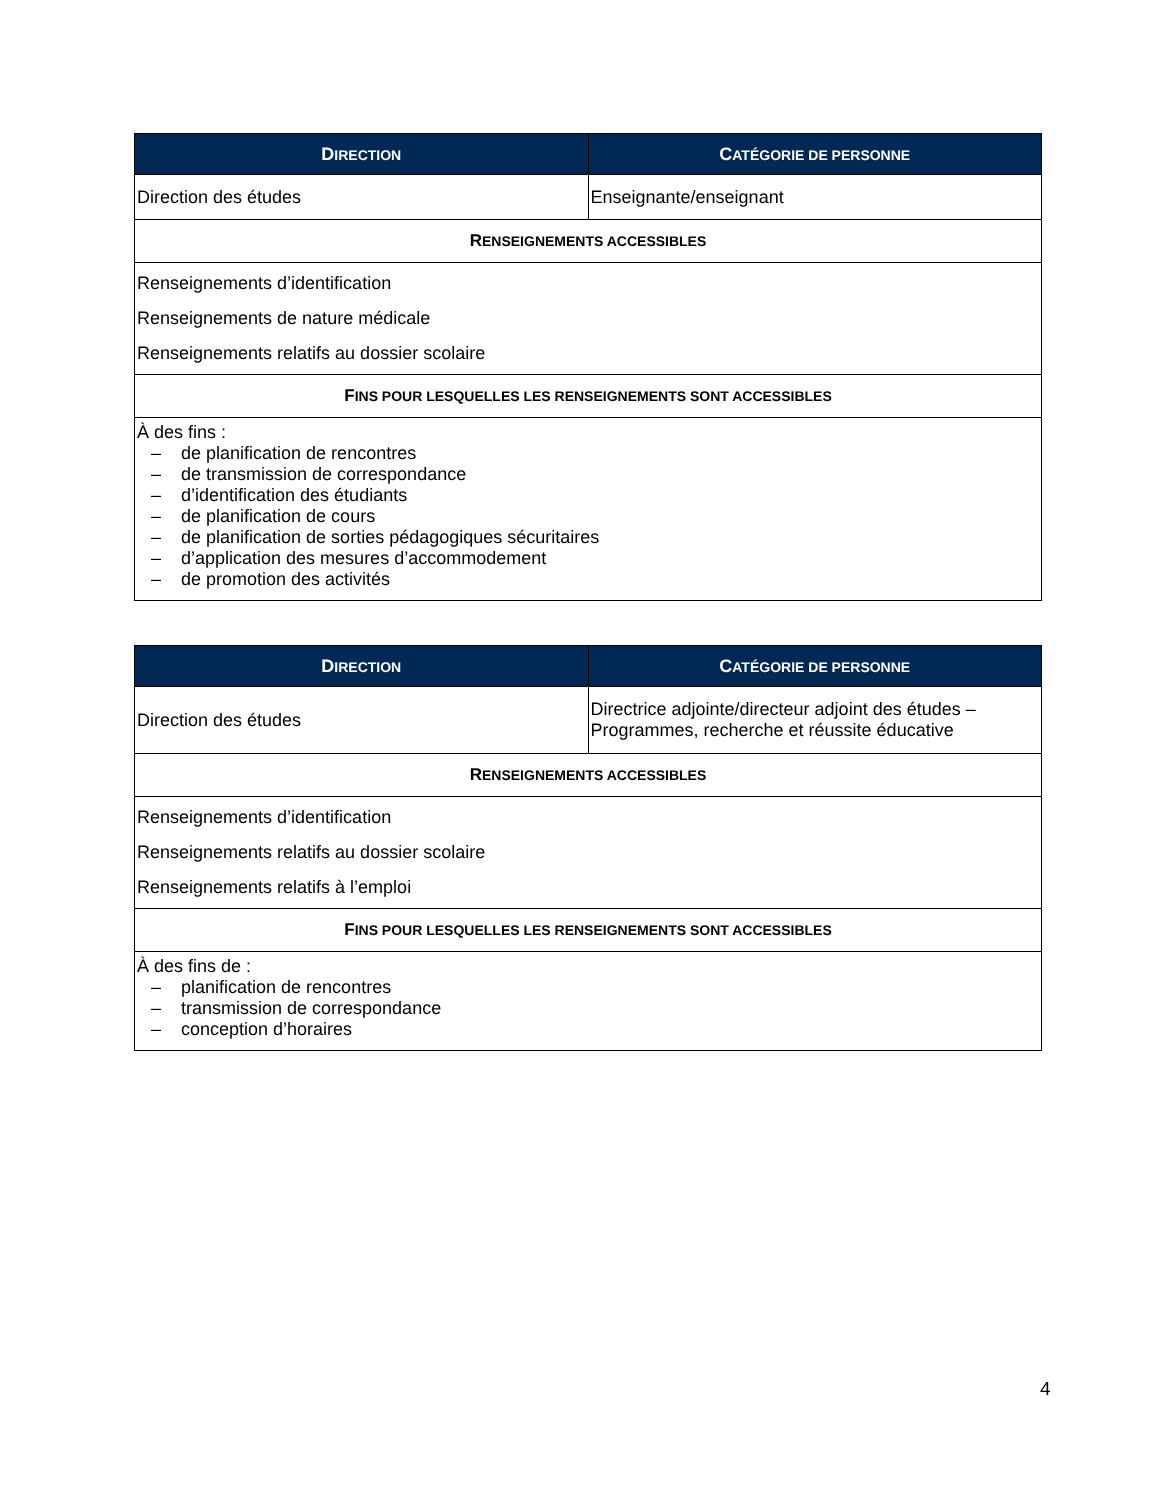| D IRECTION | C ATÉGORIE DE PERSONNE |
| --- | --- |
| Direction des études | Enseignante/enseignant |
| R ENSEIGNEMENTS ACCESSIBLES | |
| Renseignements d’identification Renseignements de nature médicale Renseignements relatifs au dossier scolaire | |
| F INS POUR LESQUELLES LES RENSEIGNEMENTS SONT ACCESSIBLES | |
| À des fins : – de planification de rencontres – de transmission de correspondance – d’identification des étudiants – de planification de cours – de planification de sorties pédagogiques sécuritaires – d’application des mesures d’accommodement – de promotion des activités | |
| D IRECTION | C ATÉGORIE DE PERSONNE |
| --- | --- |
| Direction des études | Directrice adjointe/directeur adjoint des études – Programmes, recherche et réussite éducative |
| R ENSEIGNEMENTS ACCESSIBLES | |
| Renseignements d’identification Renseignements relatifs au dossier scolaire Renseignements relatifs à l’emploi | |
| F INS POUR LESQUELLES LES RENSEIGNEMENTS SONT ACCESSIBLES | |
| À des fins de : – planification de rencontres – transmission de correspondance – conception d’horaires | |
4